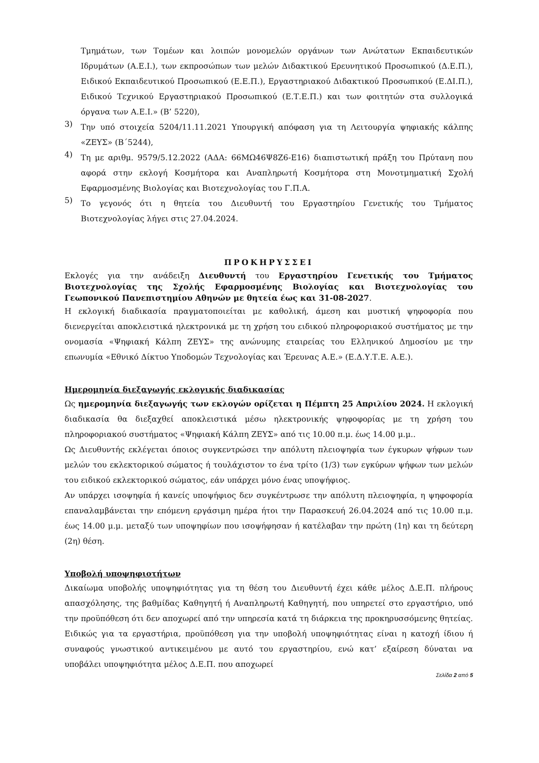Τμημάτων, των Τομέων και λοιπών μονομελών οργάνων των Ανώτατων Εκπαιδευτικών Ιδρυμάτων (Α.Ε.Ι.), των εκπροσώπων των μελών Διδακτικού Ερευνητικού Προσωπικού (Δ.Ε.Π.), Ειδικού Εκπαιδευτικού Προσωπικού (Ε.Ε.Π.), Εργαστηριακού Διδακτικού Προσωπικού (Ε.ΔΙ.Π.), Ειδικού Τεχνικού Εργαστηριακού Προσωπικού (Ε.Τ.Ε.Π.) και των φοιτητών στα συλλογικά όργανα των Α.Ε.Ι.» (Β’ 5220),
3)
Την υπό στοιχεία 5204/11.11.2021 Υπουργική απόφαση για τη Λειτουργία ψηφιακής κάλπης «ΖΕΥΣ» (Β΄5244),
4)
Τη με αριθμ. 9579/5.12.2022 (ΑΔΑ: 66ΜΩ46Ψ8Ζ6-Ε16) διαπιστωτική πράξη του Πρύτανη που αφορά στην εκλογή Κοσμήτορα και Αναπληρωτή Κοσμήτορα στη Μονοτμηματική Σχολή Εφαρμοσμένης Βιολογίας και Βιοτεχνολογίας του Γ.Π.Α.
5)
Το γεγονός ότι η θητεία του Διευθυντή του Εργαστηρίου Γενετικής του Τμήματος Βιοτεχνολογίας λήγει στις 27.04.2024.
ΠΡΟΚΗΡΥΣΣΕΙ
Εκλογές για την ανάδειξη Διευθυντή του Εργαστηρίου Γενετικής του Τμήματος Βιοτεχνολογίας της Σχολής Εφαρμοσμένης Βιολογίας και Βιοτεχνολογίας του Γεωπονικού Πανεπιστημίου Αθηνών με θητεία έως και 31-08-2027.
Η εκλογική διαδικασία πραγματοποιείται με καθολική, άμεση και μυστική ψηφοφορία που διενεργείται αποκλειστικά ηλεκτρονικά με τη χρήση του ειδικού πληροφοριακού συστήματος με την ονομασία «Ψηφιακή Κάλπη ΖΕΥΣ» της ανώνυμης εταιρείας του Ελληνικού Δημοσίου με την επωνυμία «Εθνικό Δίκτυο Υποδομών Τεχνολογίας και Έρευνας Α.Ε.» (Ε.Δ.Υ.Τ.Ε. Α.Ε.).
Ημερομηνία διεξαγωγής εκλογικής διαδικασίας
Ως ημερομηνία διεξαγωγής των εκλογών ορίζεται η Πέμπτη 25 Απριλίου 2024. Η εκλογική διαδικασία θα διεξαχθεί αποκλειστικά μέσω ηλεκτρονικής ψηφοφορίας με τη χρήση του πληροφοριακού συστήματος «Ψηφιακή Κάλπη ΖΕΥΣ» από τις 10.00 π.μ. έως 14.00 μ.μ..
Ως Διευθυντής εκλέγεται όποιος συγκεντρώσει την απόλυτη πλειοψηφία των έγκυρων ψήφων των μελών του εκλεκτορικού σώματος ή τουλάχιστον το ένα τρίτο (1/3) των εγκύρων ψήφων των μελών του ειδικού εκλεκτορικού σώματος, εάν υπάρχει μόνο ένας υποψήφιος.
Αν υπάρχει ισοψηφία ή κανείς υποψήφιος δεν συγκέντρωσε την απόλυτη πλειοψηφία, η ψηφοφορία επαναλαμβάνεται την επόμενη εργάσιμη ημέρα ήτοι την Παρασκευή 26.04.2024 από τις 10.00 π.μ. έως 14.00 μ.μ. μεταξύ των υποψηφίων που ισοψήφησαν ή κατέλαβαν την πρώτη (1η) και τη δεύτερη (2η) θέση.
Υποβολή υποψηφιοτήτων
Δικαίωμα υποβολής υποψηφιότητας για τη θέση του Διευθυντή έχει κάθε μέλος Δ.Ε.Π. πλήρους απασχόλησης, της βαθμίδας Καθηγητή ή Αναπληρωτή Καθηγητή, που υπηρετεί στο εργαστήριο, υπό την προϋπόθεση ότι δεν αποχωρεί από την υπηρεσία κατά τη διάρκεια της προκηρυσσόμενης θητείας. Ειδικώς για τα εργαστήρια, προϋπόθεση για την υποβολή υποψηφιότητας είναι η κατοχή ίδιου ή συναφούς γνωστικού αντικειμένου με αυτό του εργαστηρίου, ενώ κατ’ εξαίρεση δύναται να υποβάλει υποψηφιότητα μέλος Δ.Ε.Π. που αποχωρεί
Σελίδα 2 από 5